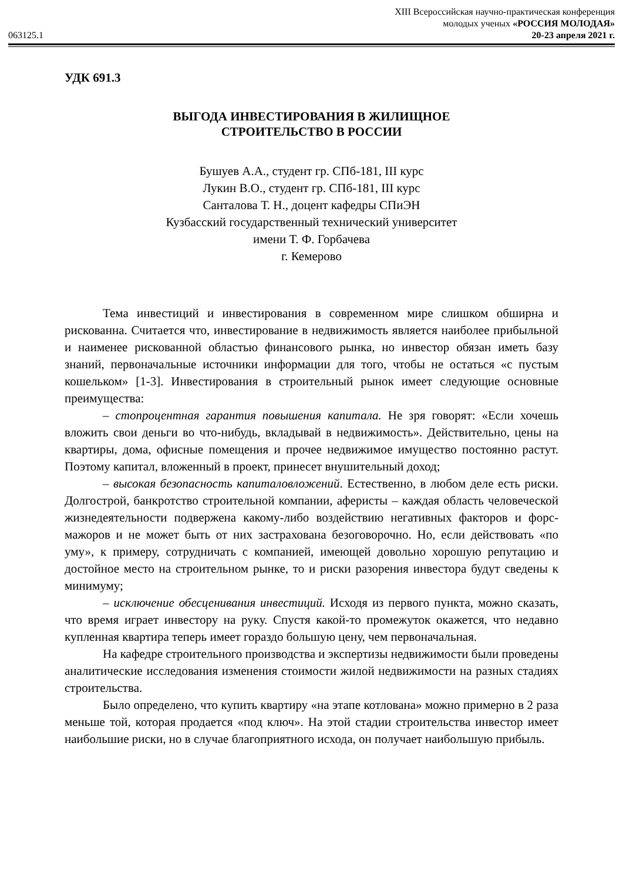063125.1
XIII Всероссийская научно-практическая конференция
молодых ученых «РОССИЯ МОЛОДАЯ»
20-23 апреля 2021 г.
УДК 691.3
ВЫГОДА ИНВЕСТИРОВАНИЯ В ЖИЛИЩНОЕ
СТРОИТЕЛЬСТВО В РОССИИ
Бушуев А.А., студент гр. СПб-181, III курс
Лукин В.О., студент гр. СПб-181, III курс
Санталова Т. Н., доцент кафедры СПиЭН
Кузбасский государственный технический университет
имени Т. Ф. Горбачева
г. Кемерово
Тема инвестиций и инвестирования в современном мире слишком обширна и рискованна. Считается что, инвестирование в недвижимость является наиболее прибыльной и наименее рискованной областью финансового рынка, но инвестор обязан иметь базу знаний, первоначальные источники информации для того, чтобы не остаться «с пустым кошельком» [1-3]. Инвестирования в строительный рынок имеет следующие основные преимущества:
– стопроцентная гарантия повышения капитала. Не зря говорят: «Если хочешь вложить свои деньги во что-нибудь, вкладывай в недвижимость». Действительно, цены на квартиры, дома, офисные помещения и прочее недвижимое имущество постоянно растут. Поэтому капитал, вложенный в проект, принесет внушительный доход;
– высокая безопасность капиталовложений. Естественно, в любом деле есть риски. Долгострой, банкротство строительной компании, аферисты – каждая область человеческой жизнедеятельности подвержена какому-либо воздействию негативных факторов и форс-мажоров и не может быть от них застрахована безоговорочно. Но, если действовать «по уму», к примеру, сотрудничать с компанией, имеющей довольно хорошую репутацию и достойное место на строительном рынке, то и риски разорения инвестора будут сведены к минимуму;
– исключение обесценивания инвестиций. Исходя из первого пункта, можно сказать, что время играет инвестору на руку. Спустя какой-то промежуток окажется, что недавно купленная квартира теперь имеет гораздо большую цену, чем первоначальная.
На кафедре строительного производства и экспертизы недвижимости были проведены аналитические исследования изменения стоимости жилой недвижимости на разных стадиях строительства.
Было определено, что купить квартиру «на этапе котлована» можно примерно в 2 раза меньше той, которая продается «под ключ». На этой стадии строительства инвестор имеет наибольшие риски, но в случае благоприятного исхода, он получает наибольшую прибыль.